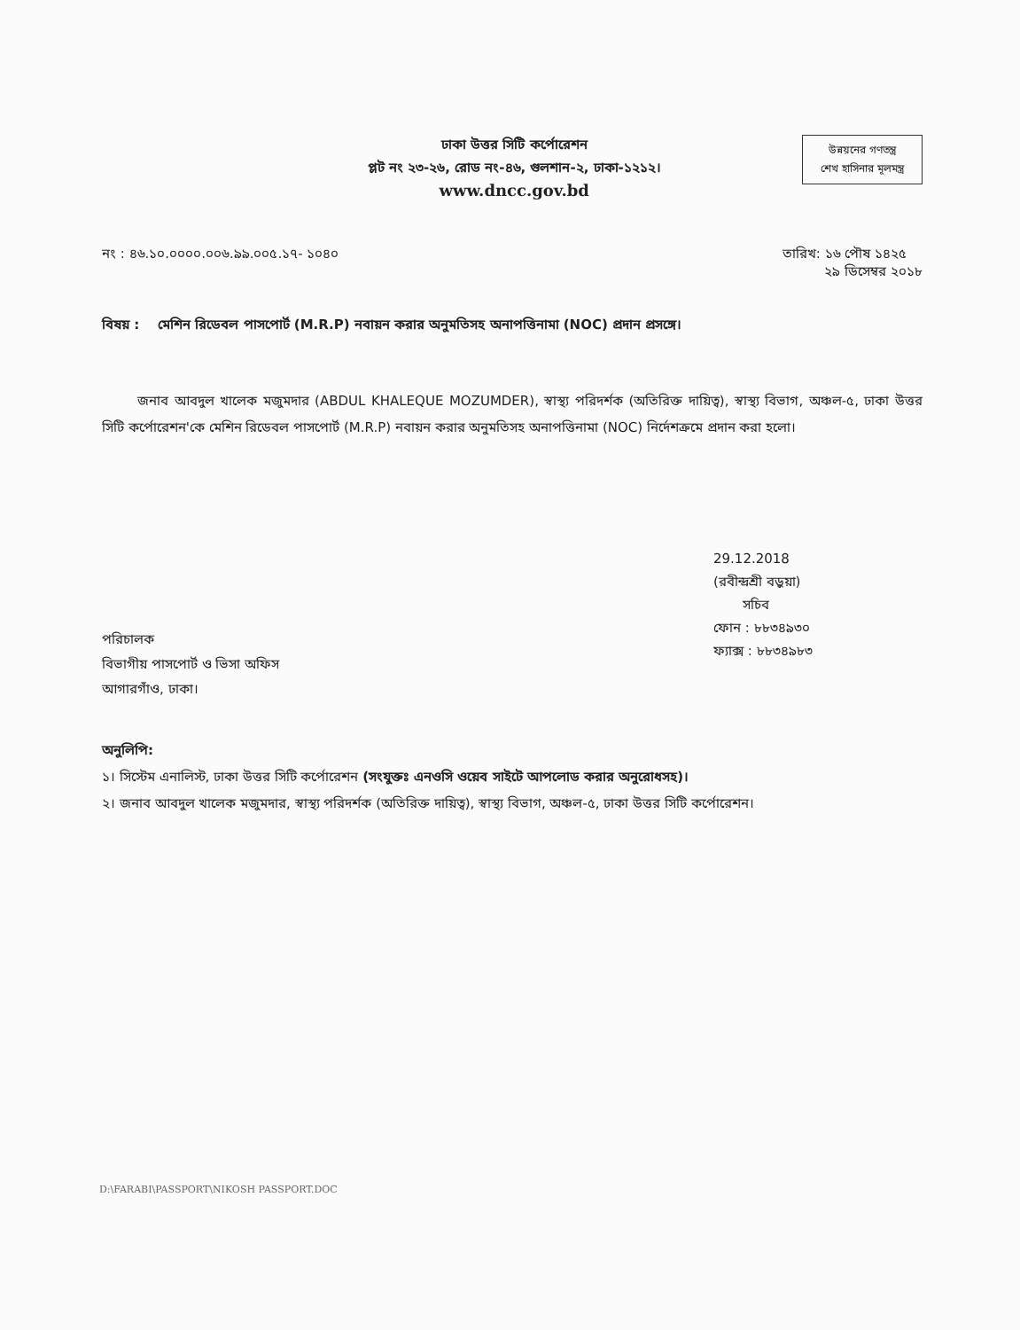ঢাকা উত্তর সিটি কর্পোরেশন
প্লট নং ২৩-২৬, রোড নং-৪৬, গুলশান-২, ঢাকা-১২১২।
www.dncc.gov.bd
উন্নয়নের গণতন্ত্র
শেখ হাসিনার মূলমন্ত্র
নং : ৪৬.১০.০০০০.০০৬.৯৯.০০৫.১৭- ১০৪০
তারিখ: ১৬ পৌষ ১৪২৫
২৯ ডিসেম্বর ২০১৮
বিষয় : মেশিন রিডেবল পাসপোর্ট (M.R.P) নবায়ন করার অনুমতিসহ অনাপত্তিনামা (NOC) প্রদান প্রসঙ্গে।
জনাব আবদুল খালেক মজুমদার (ABDUL KHALEQUE MOZUMDER), স্বাস্থ্য পরিদর্শক (অতিরিক্ত দায়িত্ব), স্বাস্থ্য বিভাগ, অঞ্চল-৫, ঢাকা উত্তর সিটি কর্পোরেশন'কে মেশিন রিডেবল পাসপোর্ট (M.R.P) নবায়ন করার অনুমতিসহ অনাপত্তিনামা (NOC) নির্দেশক্রমে প্রদান করা হলো।
29.12.2018
(রবীন্দ্রশ্রী বড়ুয়া)
সচিব
ফোন : ৮৮৩৪৯৩০
ফ্যাক্স : ৮৮৩৪৯৮৩
পরিচালক
বিভাগীয় পাসপোর্ট ও ভিসা অফিস
আগারগাঁও, ঢাকা।
অনুলিপি:
১। সিস্টেম এনালিস্ট, ঢাকা উত্তর সিটি কর্পোরেশন (সংযুক্তঃ এনওসি ওয়েব সাইটে আপলোড করার অনুরোধসহ)।
২। জনাব আবদুল খালেক মজুমদার, স্বাস্থ্য পরিদর্শক (অতিরিক্ত দায়িত্ব), স্বাস্থ্য বিভাগ, অঞ্চল-৫, ঢাকা উত্তর সিটি কর্পোরেশন।
D:\FARABI\PASSPORT\NIKOSH PASSPORT.DOC